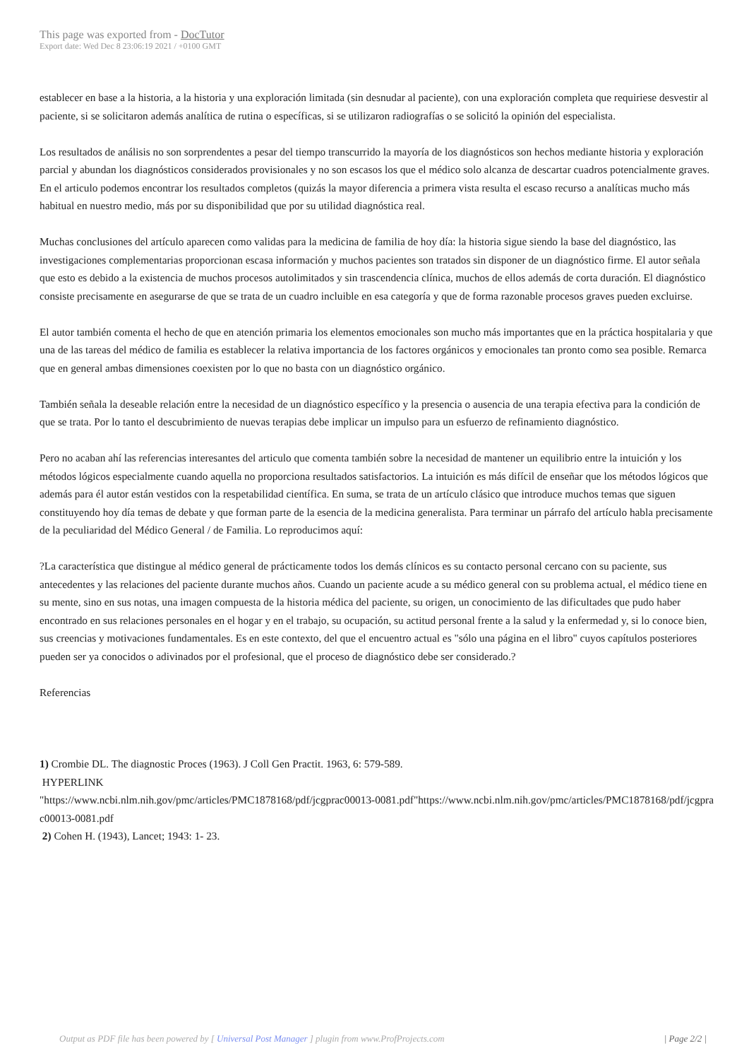This page was exported from - DocTutor
Export date: Wed Dec 8 23:06:19 2021 / +0100 GMT
establecer en base a la historia, a la historia y una exploración limitada (sin desnudar al paciente), con una exploración completa que requiriese desvestir al paciente, si se solicitaron además analítica de rutina o específicas, si se utilizaron radiografías o se solicitó la opinión del especialista.
Los resultados de análisis no son sorprendentes a pesar del tiempo transcurrido la mayoría de los diagnósticos son hechos mediante historia y exploración parcial y abundan los diagnósticos considerados provisionales y no son escasos los que el médico solo alcanza de descartar cuadros potencialmente graves. En el articulo podemos encontrar los resultados completos (quizás la mayor diferencia a primera vista resulta el escaso recurso a analíticas mucho más habitual en nuestro medio, más por su disponibilidad que por su utilidad diagnóstica real.
Muchas conclusiones del artículo aparecen como validas para la medicina de familia de hoy día: la historia sigue siendo la base del diagnóstico, las investigaciones complementarias proporcionan escasa información y muchos pacientes son tratados sin disponer de un diagnóstico firme. El autor señala que esto es debido a la existencia de muchos procesos autolimitados y sin trascendencia clínica, muchos de ellos además de corta duración. El diagnóstico consiste precisamente en asegurarse de que se trata de un cuadro incluible en esa categoría y que de forma razonable procesos graves pueden excluirse.
El autor también comenta el hecho de que en atención primaria los elementos emocionales son mucho más importantes que en la práctica hospitalaria y que una de las tareas del médico de familia es establecer la relativa importancia de los factores orgánicos y emocionales tan pronto como sea posible. Remarca que en general ambas dimensiones coexisten por lo que no basta con un diagnóstico orgánico.
También señala la deseable relación entre la necesidad de un diagnóstico específico y la presencia o ausencia de una terapia efectiva para la condición de que se trata. Por lo tanto el descubrimiento de nuevas terapias debe implicar un impulso para un esfuerzo de refinamiento diagnóstico.
Pero no acaban ahí las referencias interesantes del articulo que comenta también sobre la necesidad de mantener un equilibrio entre la intuición y los métodos lógicos especialmente cuando aquella no proporciona resultados satisfactorios. La intuición es más difícil de enseñar que los métodos lógicos que además para él autor están vestidos con la respetabilidad científica. En suma, se trata de un artículo clásico que introduce muchos temas que siguen constituyendo hoy día temas de debate y que forman parte de la esencia de la medicina generalista. Para terminar un párrafo del artículo habla precisamente de la peculiaridad del Médico General / de Familia. Lo reproducimos aquí:
?La característica que distingue al médico general de prácticamente todos los demás clínicos es su contacto personal cercano con su paciente, sus antecedentes y las relaciones del paciente durante muchos años. Cuando un paciente acude a su médico general con su problema actual, el médico tiene en su mente, sino en sus notas, una imagen compuesta de la historia médica del paciente, su origen, un conocimiento de las dificultades que pudo haber encontrado en sus relaciones personales en el hogar y en el trabajo, su ocupación, su actitud personal frente a la salud y la enfermedad y, si lo conoce bien, sus creencias y motivaciones fundamentales. Es en este contexto, del que el encuentro actual es "sólo una página en el libro" cuyos capítulos posteriores pueden ser ya conocidos o adivinados por el profesional, que el proceso de diagnóstico debe ser considerado.?
Referencias
1) Crombie DL. The diagnostic Proces (1963). J Coll Gen Practit. 1963, 6: 579-589.
HYPERLINK
"https://www.ncbi.nlm.nih.gov/pmc/articles/PMC1878168/pdf/jcgprac00013-0081.pdf"https://www.ncbi.nlm.nih.gov/pmc/articles/PMC1878168/pdf/jcgprac00013-0081.pdf
2) Cohen H. (1943), Lancet; 1943: 1- 23.
Output as PDF file has been powered by [ Universal Post Manager ] plugin from www.ProfProjects.com
| Page 2/2 |